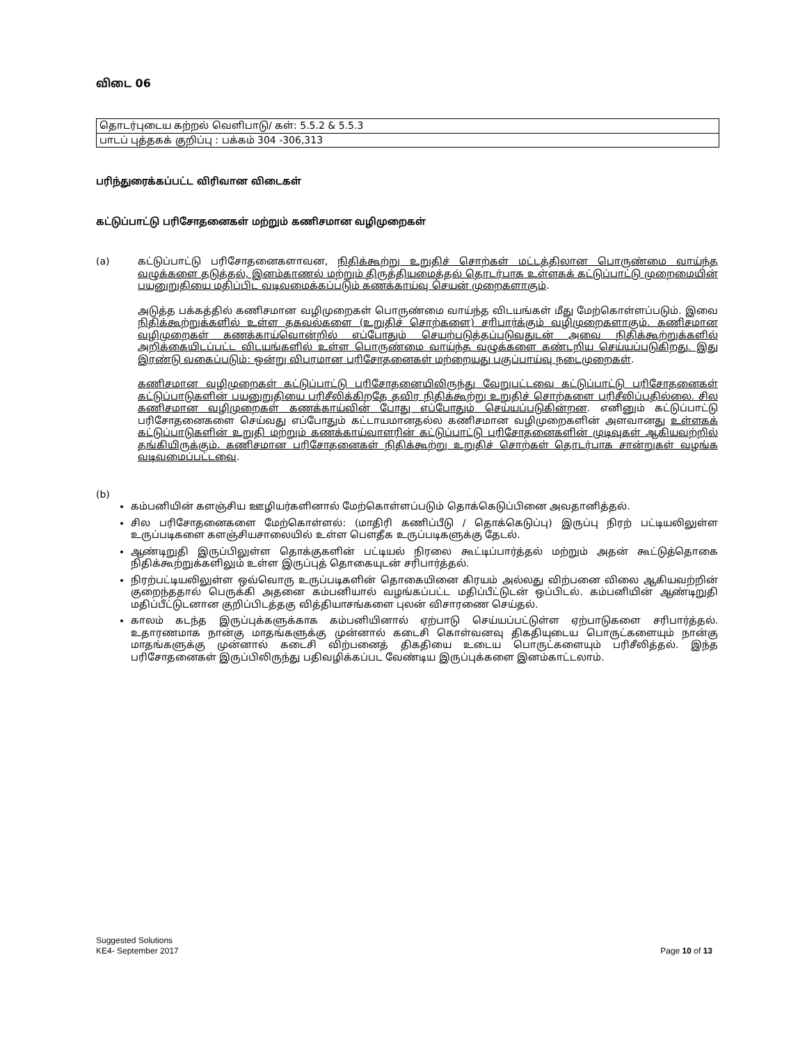விடை 06
| தொடர்புடைய கற்றல் வெளிபாடு/ கள்: 5.5.2 & 5.5.3 |
| பாடப் புத்தகக் குறிப்பு : பக்கம் 304 -306,313 |
பரிந்துரைக்கப்பட்ட விரிவான விடைகள்
கட்டுப்பாட்டு பரிசோதனைகள் மற்றும் கணிசமான வழிமுறைகள்
(a) கட்டுப்பாட்டு பரிசோதனைகளாவன, நிதிக்கூற்று உறுதிச் சொற்கள் மட்டத்திலான பொருண்மை வாய்ந்த வழுக்களை தடுத்தல், இனம்காணல் மற்றும் திருத்தியமைத்தல் தொடர்பாக உள்ளகக் கட்டுப்பாட்டு முறைமையின் பயனுறுதியை மதிப்பிட வடிவமைக்கப்படும் கணக்காய்வு செயன் முறைகளாகும்.
அடுத்த பக்கத்தில் கணிசமான வழிமுறைகள் பொருண்மை வாய்ந்த விடயங்கள் மீது மேற்கொள்ளப்படும். இவை நிதிக்கூற்றுக்களில் உள்ள தகவல்களை (உறுதிச் சொற்களை) சரிபார்க்கும் வழிமுறைகளாகும். கணிசமான வழிமுறைகள் கணக்காய்வொன்றில் எப்போதும் செயற்படுத்தப்படுவதுடன் அவை நிதிக்கூற்றுக்களில் அறிக்கையிடப்பட்ட விடயங்களில் உள்ள பொருண்மை வாய்ந்த வழுக்களை கண்டறிய செய்யப்படுகிறது. இது இரண்டு வகைப்படும்: ஒன்று விபரமான பரிசோதனைகள் மற்றையது பகுப்பாய்வு நடைமுறைகள்.
கணிசமான வழிமுறைகள் கட்டுப்பாட்டு பரிசோதனையிலிருந்து வேறுபட்டவை கட்டுப்பாட்டு பரிசோதனைகள் கட்டுப்பாடுகளின் பயனுறுதியை பரிசீலிக்கிறதே தவிர நிதிக்கூற்று உறுதிச் சொற்களை பரிசீலிப்பதில்லை. சில கணிசமான வழிமுறைகள் கணக்காய்வின் போது எப்போதும் செய்யப்படுகின்றன. எனினும் கட்டுப்பாட்டு பரிசோதனைகளை செய்வது எப்போதும் கட்டாயமானதல்ல கணிசமான வழிமுறைகளின் அளவானது உள்ளகக் கட்டுப்பாடுகளின் உறுதி மற்றும் கணக்காய்வாளரின் கட்டுப்பாட்டு பரிசோதனைகளின் முடிவுகள் ஆகியவற்றில் தங்கியிருக்கும். கணிசமான பரிசோதனைகள் நிதிக்கூற்று உறுதிச் சொற்கள் தொடர்பாக சான்றுகள் வழங்க வடிவமைப்பட்டவை.
(b)
கம்பனியின் களஞ்சிய ஊழியர்களினால் மேற்கொள்ளப்படும் தொக்கெடுப்பினை அவதானித்தல்.
சில பரிசோதனைகளை மேற்கொள்ளல்: (மாதிரி கணிப்பீடு / தொக்கெடுப்பு) இருப்பு நிரற் பட்டியலிலுள்ள உருப்படிகளை களஞ்சியசாலையில் உள்ள பௌதீக உருப்படிகளுக்கு தேடல்.
ஆண்டிறுதி இருப்பிலுள்ள தொக்குகளின் பட்டியல் நிரலை கூட்டிப்பார்த்தல் மற்றும் அதன் கூட்டுத்தொகை நிதிக்கூற்றுக்களிலும் உள்ள இருப்புத் தொகையுடன் சரிபார்த்தல்.
நிரற்பட்டியலிலுள்ள ஒவ்வொரு உருப்படிகளின் தொகையினை கிரயம் அல்லது விற்பனை விலை ஆகியவற்றின் குறைந்ததால் பெருக்கி அதனை கம்பனியால் வழங்கப்பட்ட மதிப்பீட்டுடன் ஒப்பிடல். கம்பனியின் ஆண்டிறுதி மதிப்பீட்டுடனான குறிப்பிடத்தகு வித்தியாசங்களை புலன் விசாரணை செய்தல்.
காலம் கடந்த இருப்புக்களுக்காக கம்பனியினால் ஏற்பாடு செய்யப்பட்டுள்ள ஏற்பாடுகளை சரிபார்த்தல். உதாரணமாக நான்கு மாதங்களுக்கு முன்னால் கடைசி கொள்வனவு திகதியுடைய பொருட்களையும் நான்கு மாதங்களுக்கு முன்னால் கடைசி விற்பனைத் திகதியை உடைய பொருட்களையும் பரிசீலித்தல். இந்த பரிசோதனைகள் இருப்பிலிருந்து பதிவழிக்கப்பட வேண்டிய இருப்புக்களை இனம்காட்டலாம்.
Suggested Solutions
KE4- September 2017
Page 10 of 13